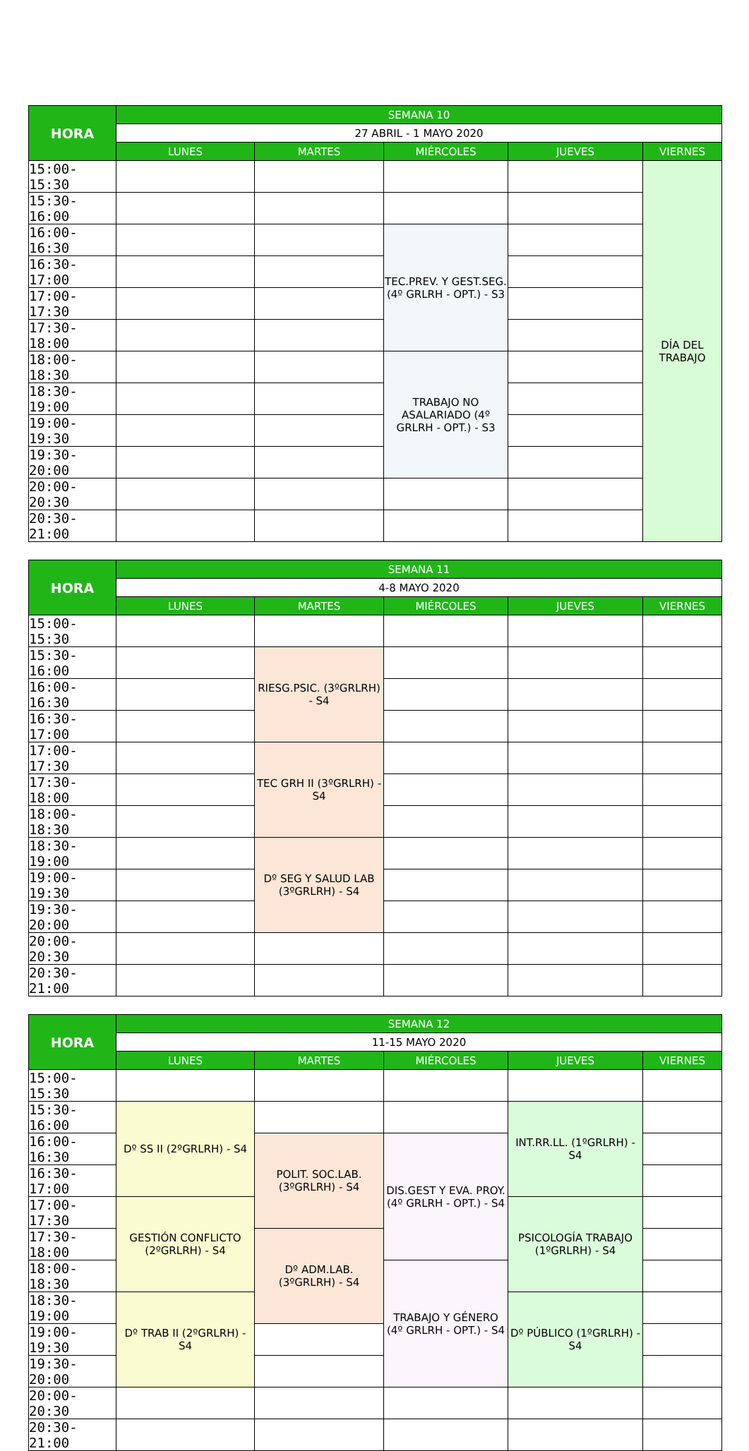| HORA | SEMANA 10 | | | | |
| --- | --- | --- | --- | --- | --- |
| | 27 ABRIL - 1 MAYO 2020 | | | | |
| | LUNES | MARTES | MIÉRCOLES | JUEVES | VIERNES |
| 15:00-15:30 | | | | | DÍA DEL TRABAJO |
| 15:30-16:00 | | | | | |
| 16:00-16:30 | | | TEC.PREV. Y GEST.SEG. (4º GRLRH - OPT.) - S3 | | |
| 16:30-17:00 | | | | | |
| 17:00-17:30 | | | | | |
| 17:30-18:00 | | | | | |
| 18:00-18:30 | | | TRABAJO NO ASALARIADO (4º GRLRH - OPT.) - S3 | | |
| 18:30-19:00 | | | | | |
| 19:00-19:30 | | | | | |
| 19:30-20:00 | | | | | |
| 20:00-20:30 | | | | | |
| 20:30-21:00 | | | | | |
| HORA | SEMANA 11 | | | | |
| --- | --- | --- | --- | --- | --- |
| | 4-8 MAYO 2020 | | | | |
| | LUNES | MARTES | MIÉRCOLES | JUEVES | VIERNES |
| 15:00-15:30 | | | | | |
| 15:30-16:00 | | RIESG.PSIC. (3ºGRLRH) - S4 | | | |
| 16:00-16:30 | | | | | |
| 16:30-17:00 | | | | | |
| 17:00-17:30 | | TEC GRH II (3ºGRLRH) - S4 | | | |
| 17:30-18:00 | | | | | |
| 18:00-18:30 | | | | | |
| 18:30-19:00 | | Dº SEG Y SALUD LAB (3ºGRLRH) - S4 | | | |
| 19:00-19:30 | | | | | |
| 19:30-20:00 | | | | | |
| 20:00-20:30 | | | | | |
| 20:30-21:00 | | | | | |
| HORA | SEMANA 12 | | | | |
| --- | --- | --- | --- | --- | --- |
| | 11-15 MAYO 2020 | | | | |
| | LUNES | MARTES | MIÉRCOLES | JUEVES | VIERNES |
| 15:00-15:30 | | | | | |
| 15:30-16:00 | Dº SS II (2ºGRLRH) - S4 | | | INT.RR.LL. (1ºGRLRH) - S4 | |
| 16:00-16:30 | | POLIT. SOC.LAB. (3ºGRLRH) - S4 | DIS.GEST Y EVA. PROY. (4º GRLRH - OPT.) - S4 | | |
| 16:30-17:00 | | | | | |
| 17:00-17:30 | GESTIÓN CONFLICTO (2ºGRLRH) - S4 | | | PSICOLOGÍA TRABAJO (1ºGRLRH) - S4 | |
| 17:30-18:00 | | Dº ADM.LAB. (3ºGRLRH) - S4 | | | |
| 18:00-18:30 | | | TRABAJO Y GÉNERO (4º GRLRH - OPT.) - S4 | | |
| 18:30-19:00 | Dº TRAB II (2ºGRLRH) - S4 | | | Dº PÚBLICO (1ºGRLRH) - S4 | |
| 19:00-19:30 | | | | | |
| 19:30-20:00 | | | | | |
| 20:00-20:30 | | | | | |
| 20:30-21:00 | | | | | |